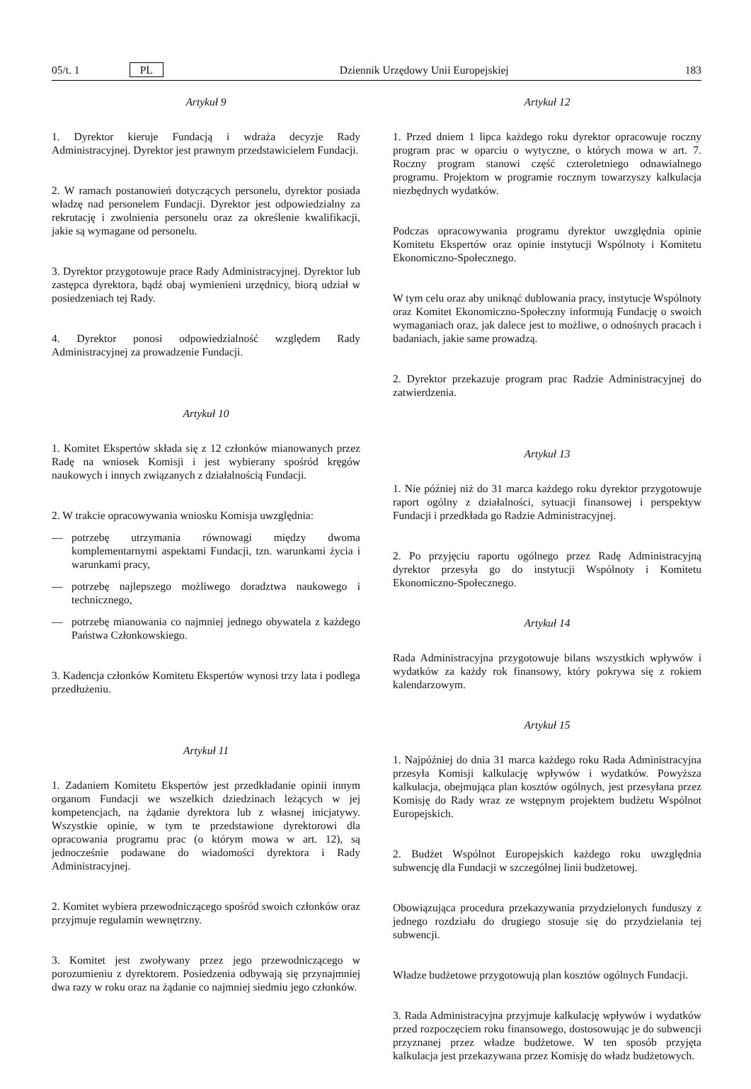05/t. 1 PL Dziennik Urzędowy Unii Europejskiej 183
Artykuł 9
1. Dyrektor kieruje Fundacją i wdraża decyzje Rady Administracyjnej. Dyrektor jest prawnym przedstawicielem Fundacji.
2. W ramach postanowień dotyczących personelu, dyrektor posiada władzę nad personelem Fundacji. Dyrektor jest odpowiedzialny za rekrutację i zwolnienia personelu oraz za określenie kwalifikacji, jakie są wymagane od personelu.
3. Dyrektor przygotowuje prace Rady Administracyjnej. Dyrektor lub zastępca dyrektora, bądź obaj wymienieni urzędnicy, biorą udział w posiedzeniach tej Rady.
4. Dyrektor ponosi odpowiedzialność względem Rady Administracyjnej za prowadzenie Fundacji.
Artykuł 10
1. Komitet Ekspertów składa się z 12 członków mianowanych przez Radę na wniosek Komisji i jest wybierany spośród kręgów naukowych i innych związanych z działalnością Fundacji.
2. W trakcie opracowywania wniosku Komisja uwzględnia:
— potrzebę utrzymania równowagi między dwoma komplementarnymi aspektami Fundacji, tzn. warunkami życia i warunkami pracy,
— potrzebę najlepszego możliwego doradztwa naukowego i technicznego,
— potrzebę mianowania co najmniej jednego obywatela z każdego Państwa Członkowskiego.
3. Kadencja członków Komitetu Ekspertów wynosi trzy lata i podlega przedłużeniu.
Artykuł 11
1. Zadaniem Komitetu Ekspertów jest przedkładanie opinii innym organom Fundacji we wszelkich dziedzinach leżących w jej kompetencjach, na żądanie dyrektora lub z własnej inicjatywy. Wszystkie opinie, w tym te przedstawione dyrektorowi dla opracowania programu prac (o którym mowa w art. 12), są jednocześnie podawane do wiadomości dyrektora i Rady Administracyjnej.
2. Komitet wybiera przewodniczącego spośród swoich członków oraz przyjmuje regulamin wewnętrzny.
3. Komitet jest zwoływany przez jego przewodniczącego w porozumieniu z dyrektorem. Posiedzenia odbywają się przynajmniej dwa razy w roku oraz na żądanie co najmniej siedmiu jego członków.
Artykuł 12
1. Przed dniem 1 lipca każdego roku dyrektor opracowuje roczny program prac w oparciu o wytyczne, o których mowa w art. 7. Roczny program stanowi część czteroletniego odnawialnego programu. Projektom w programie rocznym towarzyszy kalkulacja niezbędnych wydatków.
Podczas opracowywania programu dyrektor uwzględnia opinie Komitetu Ekspertów oraz opinie instytucji Wspólnoty i Komitetu Ekonomiczno-Społecznego.
W tym celu oraz aby uniknąć dublowania pracy, instytucje Wspólnoty oraz Komitet Ekonomiczno-Społeczny informują Fundację o swoich wymaganiach oraz, jak dalece jest to możliwe, o odnośnych pracach i badaniach, jakie same prowadzą.
2. Dyrektor przekazuje program prac Radzie Administracyjnej do zatwierdzenia.
Artykuł 13
1. Nie później niż do 31 marca każdego roku dyrektor przygotowuje raport ogólny z działalności, sytuacji finansowej i perspektyw Fundacji i przedkłada go Radzie Administracyjnej.
2. Po przyjęciu raportu ogólnego przez Radę Administracyjną dyrektor przesyła go do instytucji Wspólnoty i Komitetu Ekonomiczno-Społecznego.
Artykuł 14
Rada Administracyjna przygotowuje bilans wszystkich wpływów i wydatków za każdy rok finansowy, który pokrywa się z rokiem kalendarzowym.
Artykuł 15
1. Najpóźniej do dnia 31 marca każdego roku Rada Administracyjna przesyła Komisji kalkulację wpływów i wydatków. Powyższa kalkulacja, obejmująca plan kosztów ogólnych, jest przesyłana przez Komisję do Rady wraz ze wstępnym projektem budżetu Wspólnot Europejskich.
2. Budżet Wspólnot Europejskich każdego roku uwzględnia subwencję dla Fundacji w szczególnej linii budżetowej.
Obowiązująca procedura przekazywania przydzielonych funduszy z jednego rozdziału do drugiego stosuje się do przydzielania tej subwencji.
Władze budżetowe przygotowują plan kosztów ogólnych Fundacji.
3. Rada Administracyjna przyjmuje kalkulację wpływów i wydatków przed rozpoczęciem roku finansowego, dostosowując je do subwencji przyznanej przez władze budżetowe. W ten sposób przyjęta kalkulacja jest przekazywana przez Komisję do władz budżetowych.